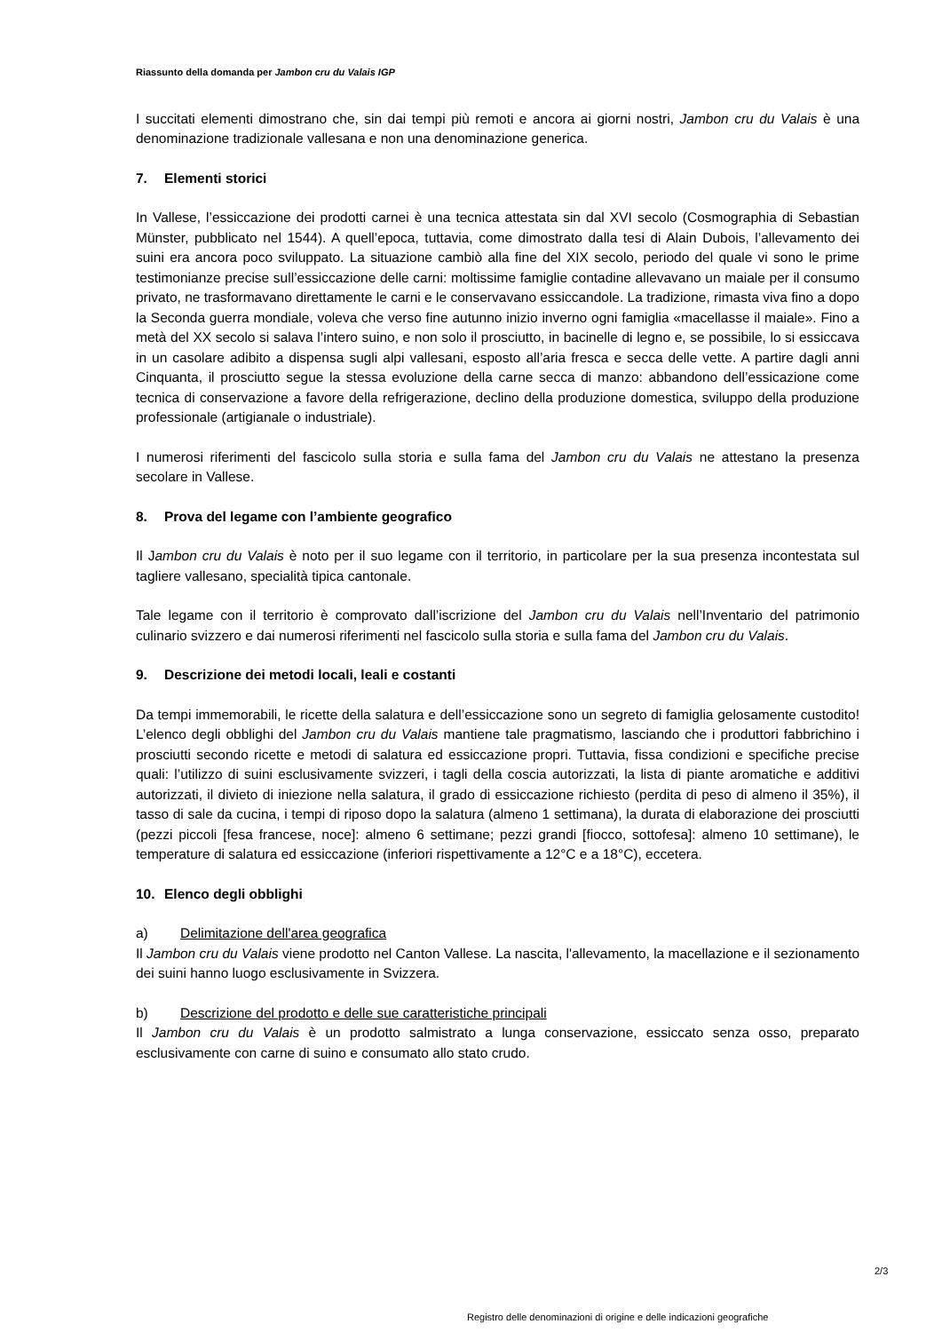Riassunto della domanda per Jambon cru du Valais IGP
I succitati elementi dimostrano che, sin dai tempi più remoti e ancora ai giorni nostri, Jambon cru du Valais è una denominazione tradizionale vallesana e non una denominazione generica.
7. Elementi storici
In Vallese, l’essiccazione dei prodotti carnei è una tecnica attestata sin dal XVI secolo (Cosmographia di Sebastian Münster, pubblicato nel 1544). A quell’epoca, tuttavia, come dimostrato dalla tesi di Alain Dubois, l’allevamento dei suini era ancora poco sviluppato. La situazione cambiò alla fine del XIX secolo, periodo del quale vi sono le prime testimonianze precise sull’essiccazione delle carni: moltissime famiglie contadine allevavano un maiale per il consumo privato, ne trasformavano direttamente le carni e le conservavano essiccandole. La tradizione, rimasta viva fino a dopo la Seconda guerra mondiale, voleva che verso fine autunno inizio inverno ogni famiglia «macellasse il maiale». Fino a metà del XX secolo si salava l’intero suino, e non solo il prosciutto, in bacinelle di legno e, se possibile, lo si essiccava in un casolare adibito a dispensa sugli alpi vallesani, esposto all’aria fresca e secca delle vette. A partire dagli anni Cinquanta, il prosciutto segue la stessa evoluzione della carne secca di manzo: abbandono dell’essicazione come tecnica di conservazione a favore della refrigerazione, declino della produzione domestica, sviluppo della produzione professionale (artigianale o industriale).
I numerosi riferimenti del fascicolo sulla storia e sulla fama del Jambon cru du Valais ne attestano la presenza secolare in Vallese.
8. Prova del legame con l’ambiente geografico
Il Jambon cru du Valais è noto per il suo legame con il territorio, in particolare per la sua presenza incontestata sul tagliere vallesano, specialità tipica cantonale.
Tale legame con il territorio è comprovato dall’iscrizione del Jambon cru du Valais nell’Inventario del patrimonio culinario svizzero e dai numerosi riferimenti nel fascicolo sulla storia e sulla fama del Jambon cru du Valais.
9. Descrizione dei metodi locali, leali e costanti
Da tempi immemorabili, le ricette della salatura e dell’essiccazione sono un segreto di famiglia gelosamente custodito! L’elenco degli obblighi del Jambon cru du Valais mantiene tale pragmatismo, lasciando che i produttori fabbrichino i prosciutti secondo ricette e metodi di salatura ed essiccazione propri. Tuttavia, fissa condizioni e specifiche precise quali: l’utilizzo di suini esclusivamente svizzeri, i tagli della coscia autorizzati, la lista di piante aromatiche e additivi autorizzati, il divieto di iniezione nella salatura, il grado di essiccazione richiesto (perdita di peso di almeno il 35%), il tasso di sale da cucina, i tempi di riposo dopo la salatura (almeno 1 settimana), la durata di elaborazione dei prosciutti (pezzi piccoli [fesa francese, noce]: almeno 6 settimane; pezzi grandi [fiocco, sottofesa]: almeno 10 settimane), le temperature di salatura ed essiccazione (inferiori rispettivamente a 12°C e a 18°C), eccetera.
10. Elenco degli obblighi
a) Delimitazione dell'area geografica
Il Jambon cru du Valais viene prodotto nel Canton Vallese. La nascita, l'allevamento, la macellazione e il sezionamento dei suini hanno luogo esclusivamente in Svizzera.
b) Descrizione del prodotto e delle sue caratteristiche principali
Il Jambon cru du Valais è un prodotto salmistrato a lunga conservazione, essiccato senza osso, preparato esclusivamente con carne di suino e consumato allo stato crudo.
2/3
Registro delle denominazioni di origine e delle indicazioni geografiche